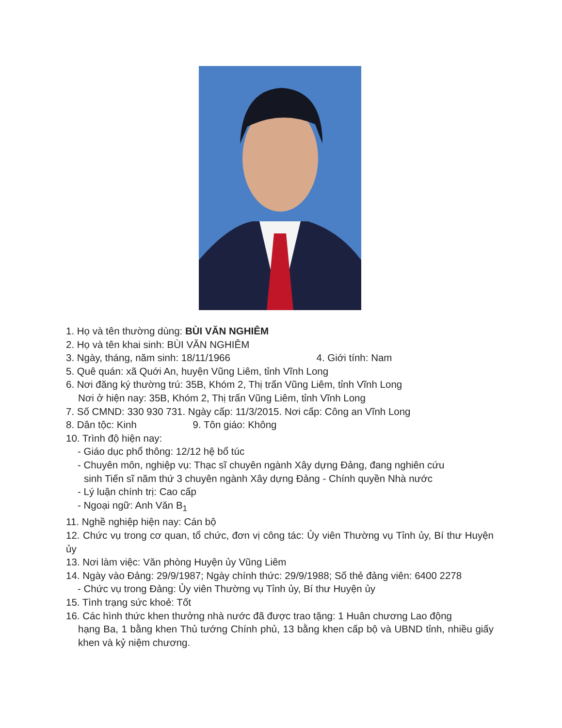1. Họ và tên thường dùng: BÙI VĂN NGHIÊM
2. Họ và tên khai sinh: BÙI VĂN NGHIÊM
3. Ngày, tháng, năm sinh: 18/11/1966 4. Giới tính: Nam
5. Quê quán: xã Quới An, huyện Vũng Liêm, tỉnh Vĩnh Long
6. Nơi đăng ký thường trú: 35B, Khóm 2, Thị trấn Vũng Liêm, tỉnh Vĩnh Long
Nơi ở hiện nay: 35B, Khóm 2, Thị trấn Vũng Liêm, tỉnh Vĩnh Long
7. Số CMND: 330 930 731. Ngày cấp: 11/3/2015. Nơi cấp: Công an Vĩnh Long
8. Dân tộc: Kinh 9. Tôn giáo: Không
10. Trình độ hiện nay:
- Giáo dục phổ thông: 12/12 hệ bổ túc
- Chuyên môn, nghiệp vụ: Thạc sĩ chuyên ngành Xây dựng Đảng, đang nghiên cứu
sinh Tiến sĩ năm thứ 3 chuyên ngành Xây dựng Đảng - Chính quyền Nhà nước
- Lý luận chính trị: Cao cấp
- Ngoại ngữ: Anh Văn B<sub>1</sub>
11. Nghề nghiệp hiện nay: Cán bộ
12. Chức vụ trong cơ quan, tổ chức, đơn vị công tác: Ủy viên Thường vụ Tỉnh ủy, Bí thư Huyện ủy
13. Nơi làm việc: Văn phòng Huyện ủy Vũng Liêm
14. Ngày vào Đảng: 29/9/1987; Ngày chính thức: 29/9/1988; Số thẻ đảng viên: 6400 2278
- Chức vụ trong Đảng: Ủy viên Thường vụ Tỉnh ủy, Bí thư Huyện ủy
15. Tình trạng sức khoẻ: Tốt
16. Các hình thức khen thưởng nhà nước đã được trao tặng: 1 Huân chương Lao động
hạng Ba, 1 bằng khen Thủ tướng Chính phủ, 13 bằng khen cấp bộ và UBND tỉnh, nhiều giấy khen và kỷ niệm chương.